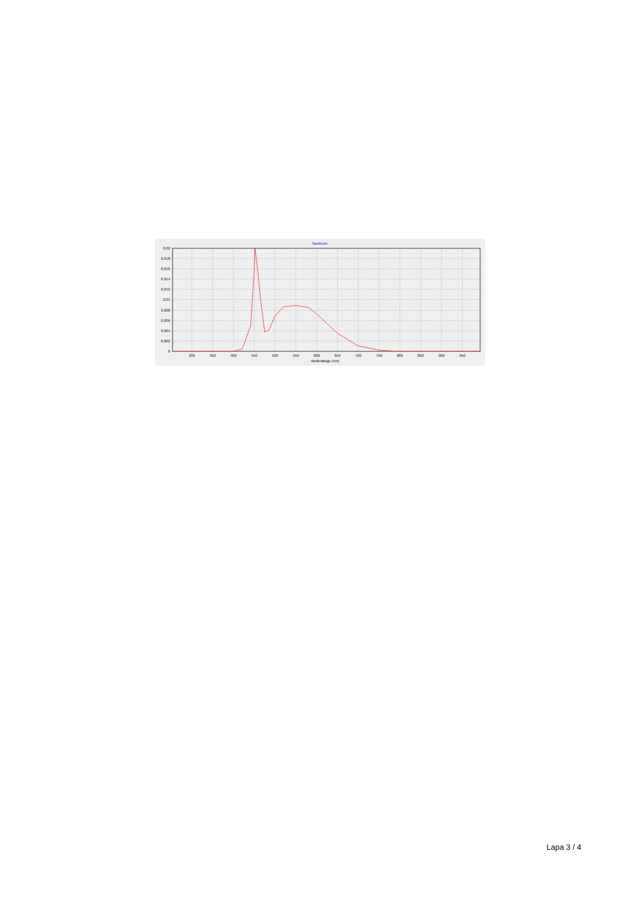Spektrum
0,02
0,018
0,016
0,014
0,012
0,01
0,008
0,006
0,004
0,002
0
300
350
400
450
500
550
600
650
700
750
800
850
900
950
Wellenlänge (nm)
Lapa 3 / 4